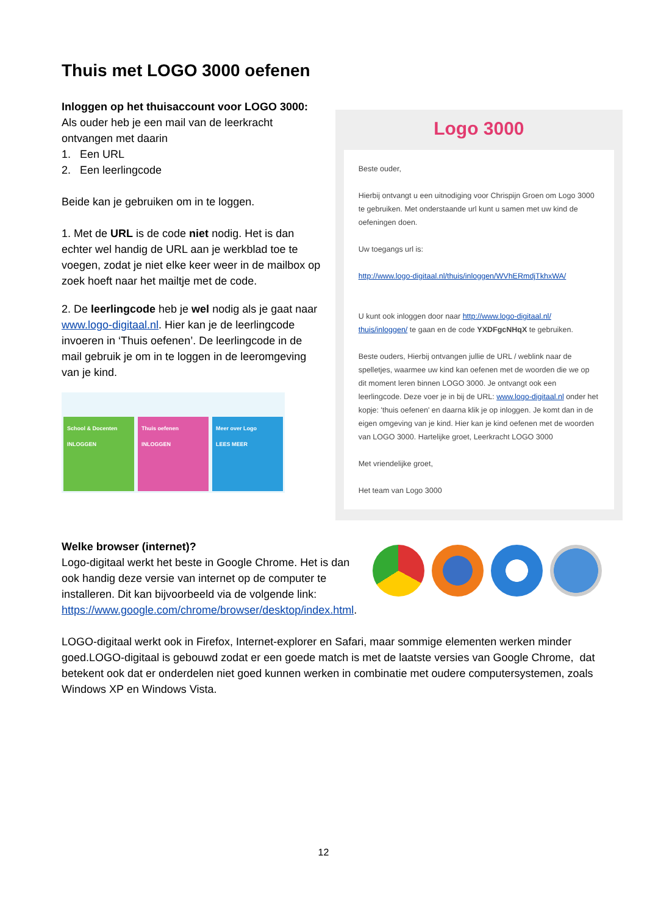Thuis met LOGO 3000 oefenen
Inloggen op het thuisaccount voor LOGO 3000:
Als ouder heb je een mail van de leerkracht ontvangen met daarin
1. Een URL
2. Een leerlingcode
Beide kan je gebruiken om in te loggen.
1. Met de URL is de code niet nodig. Het is dan echter wel handig de URL aan je werkblad toe te voegen, zodat je niet elke keer weer in de mailbox op zoek hoeft naar het mailtje met de code.
2. De leerlingcode heb je wel nodig als je gaat naar www.logo-digitaal.nl. Hier kan je de leerlingcode invoeren in ‘Thuis oefenen’. De leerlingcode in de mail gebruik je om in te loggen in de leeromgeving van je kind.
School & Docenten
INLOGGEN
Thuis oefenen
INLOGGEN
Meer over Logo
LEES MEER
Logo 3000
Beste ouder,
Hierbij ontvangt u een uitnodiging voor Chrispijn Groen om Logo 3000 te gebruiken. Met onderstaande url kunt u samen met uw kind de oefeningen doen.
Uw toegangs url is:
http://www.logo-digitaal.nl/thuis/inloggen/WVhERmdjTkhxWA/
U kunt ook inloggen door naar http://www.logo-digitaal.nl/ thuis/inloggen/ te gaan en de code YXDFgcNHqX te gebruiken.
Beste ouders, Hierbij ontvangen jullie de URL / weblink naar de spelletjes, waarmee uw kind kan oefenen met de woorden die we op dit moment leren binnen LOGO 3000. Je ontvangt ook een leerlingcode. Deze voer je in bij de URL: www.logo-digitaal.nl onder het kopje: 'thuis oefenen' en daarna klik je op inloggen. Je komt dan in de eigen omgeving van je kind. Hier kan je kind oefenen met de woorden van LOGO 3000. Hartelijke groet, Leerkracht LOGO 3000
Met vriendelijke groet,
Het team van Logo 3000
Welke browser (internet)?
Logo-digitaal werkt het beste in Google Chrome. Het is dan ook handig deze versie van internet op de computer te installeren. Dit kan bijvoorbeeld via de volgende link: https://www.google.com/chrome/browser/desktop/index.html.
LOGO-digitaal werkt ook in Firefox, Internet-explorer en Safari, maar sommige elementen werken minder goed.LOGO-digitaal is gebouwd zodat er een goede match is met de laatste versies van Google Chrome, dat betekent ook dat er onderdelen niet goed kunnen werken in combinatie met oudere computersystemen, zoals Windows XP en Windows Vista.
12